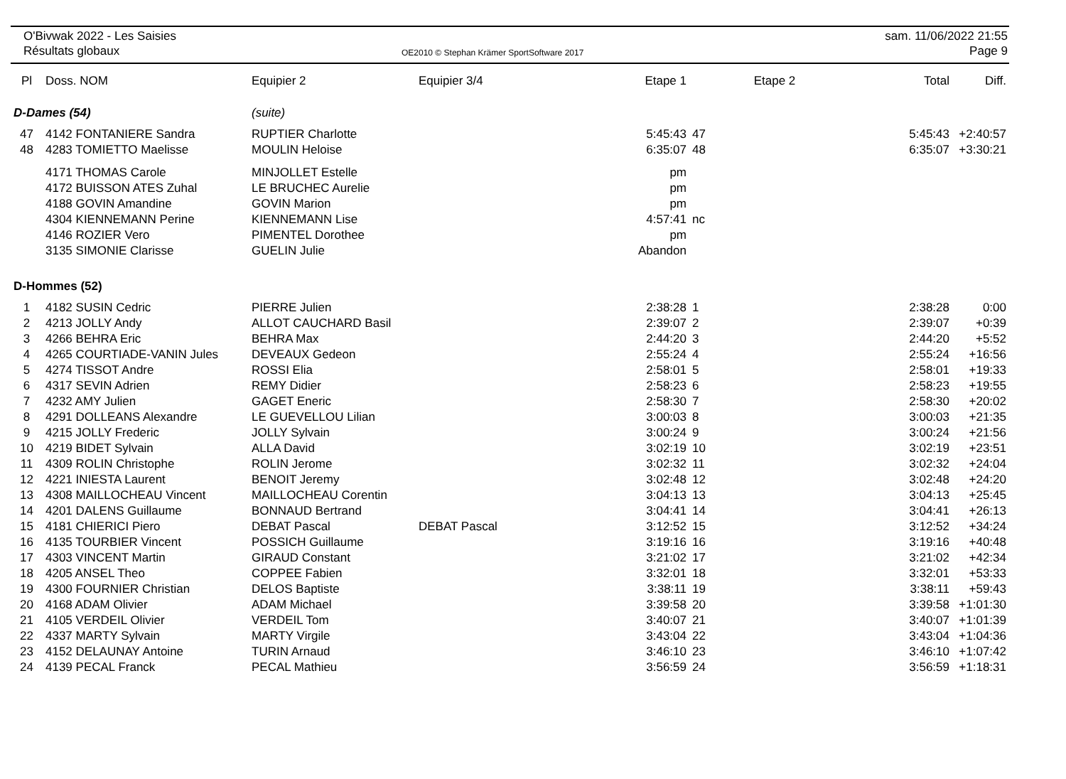O'Bivwak 2022 - Les Saisies
Résultats globaux
OE2010 © Stephan Krämer SportSoftware 2017
sam. 11/06/2022 21:55
Page 9
| Pl | Doss. NOM | Equipier 2 | Equipier 3/4 | Etape 1 | | Etape 2 | Total | Diff. |
| --- | --- | --- | --- | --- | --- | --- | --- | --- |
| D-Dames (54) | | (suite) | | | | | | |
| 47 | 4142 FONTANIERE Sandra | RUPTIER Charlotte | | 5:45:43 | 47 | | 5:45:43 | +2:40:57 |
| 48 | 4283 TOMIETTO Maelisse | MOULIN Heloise | | 6:35:07 | 48 | | 6:35:07 | +3:30:21 |
| | 4171 THOMAS Carole | MINJOLLET Estelle | | pm | | | | |
| | 4172 BUISSON ATES Zuhal | LE BRUCHEC Aurelie | | pm | | | | |
| | 4188 GOVIN Amandine | GOVIN Marion | | pm | | | | |
| | 4304 KIENNEMANN Perine | KIENNEMANN Lise | | 4:57:41 | nc | | | |
| | 4146 ROZIER Vero | PIMENTEL Dorothee | | pm | | | | |
| | 3135 SIMONIE Clarisse | GUELIN Julie | | Abandon | | | | |
| D-Hommes (52) | | | | | | | | |
| 1 | 4182 SUSIN Cedric | PIERRE Julien | | 2:38:28 | 1 | | 2:38:28 | 0:00 |
| 2 | 4213 JOLLY Andy | ALLOT CAUCHARD Basil | | 2:39:07 | 2 | | 2:39:07 | +0:39 |
| 3 | 4266 BEHRA Eric | BEHRA Max | | 2:44:20 | 3 | | 2:44:20 | +5:52 |
| 4 | 4265 COURTIADE-VANIN Jules | DEVEAUX Gedeon | | 2:55:24 | 4 | | 2:55:24 | +16:56 |
| 5 | 4274 TISSOT Andre | ROSSI Elia | | 2:58:01 | 5 | | 2:58:01 | +19:33 |
| 6 | 4317 SEVIN Adrien | REMY Didier | | 2:58:23 | 6 | | 2:58:23 | +19:55 |
| 7 | 4232 AMY Julien | GAGET Eneric | | 2:58:30 | 7 | | 2:58:30 | +20:02 |
| 8 | 4291 DOLLEANS Alexandre | LE GUEVELLOU Lilian | | 3:00:03 | 8 | | 3:00:03 | +21:35 |
| 9 | 4215 JOLLY Frederic | JOLLY Sylvain | | 3:00:24 | 9 | | 3:00:24 | +21:56 |
| 10 | 4219 BIDET Sylvain | ALLA David | | 3:02:19 | 10 | | 3:02:19 | +23:51 |
| 11 | 4309 ROLIN Christophe | ROLIN Jerome | | 3:02:32 | 11 | | 3:02:32 | +24:04 |
| 12 | 4221 INIESTA Laurent | BENOIT Jeremy | | 3:02:48 | 12 | | 3:02:48 | +24:20 |
| 13 | 4308 MAILLOCHEAU Vincent | MAILLOCHEAU Corentin | | 3:04:13 | 13 | | 3:04:13 | +25:45 |
| 14 | 4201 DALENS Guillaume | BONNAUD Bertrand | | 3:04:41 | 14 | | 3:04:41 | +26:13 |
| 15 | 4181 CHIERICI Piero | DEBAT Pascal | DEBAT Pascal | 3:12:52 | 15 | | 3:12:52 | +34:24 |
| 16 | 4135 TOURBIER Vincent | POSSICH Guillaume | | 3:19:16 | 16 | | 3:19:16 | +40:48 |
| 17 | 4303 VINCENT Martin | GIRAUD Constant | | 3:21:02 | 17 | | 3:21:02 | +42:34 |
| 18 | 4205 ANSEL Theo | COPPEE Fabien | | 3:32:01 | 18 | | 3:32:01 | +53:33 |
| 19 | 4300 FOURNIER Christian | DELOS Baptiste | | 3:38:11 | 19 | | 3:38:11 | +59:43 |
| 20 | 4168 ADAM Olivier | ADAM Michael | | 3:39:58 | 20 | | 3:39:58 | +1:01:30 |
| 21 | 4105 VERDEIL Olivier | VERDEIL Tom | | 3:40:07 | 21 | | 3:40:07 | +1:01:39 |
| 22 | 4337 MARTY Sylvain | MARTY Virgile | | 3:43:04 | 22 | | 3:43:04 | +1:04:36 |
| 23 | 4152 DELAUNAY Antoine | TURIN Arnaud | | 3:46:10 | 23 | | 3:46:10 | +1:07:42 |
| 24 | 4139 PECAL Franck | PECAL Mathieu | | 3:56:59 | 24 | | 3:56:59 | +1:18:31 |